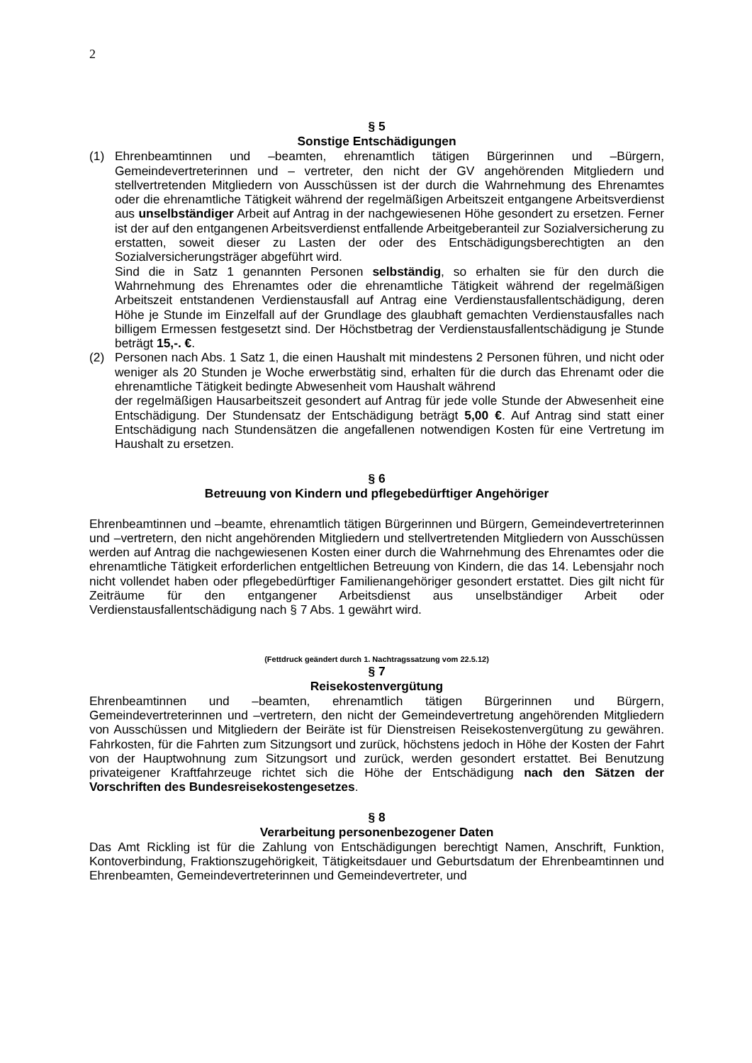2
§ 5
Sonstige Entschädigungen
(1) Ehrenbeamtinnen und –beamten, ehrenamtlich tätigen Bürgerinnen und –Bürgern, Gemeindevertreterinnen und – vertreter, den nicht der GV angehörenden Mitgliedern und stellvertretenden Mitgliedern von Ausschüssen ist der durch die Wahrnehmung des Ehrenamtes oder die ehrenamtliche Tätigkeit während der regelmäßigen Arbeitszeit entgangene Arbeitsverdienst aus unselbständiger Arbeit auf Antrag in der nachgewiesenen Höhe gesondert zu ersetzen. Ferner ist der auf den entgangenen Arbeitsverdienst entfallende Arbeitgeberanteil zur Sozialversicherung zu erstatten, soweit dieser zu Lasten der oder des Entschädigungsberechtigten an den Sozialversicherungsträger abgeführt wird.
Sind die in Satz 1 genannten Personen selbständig, so erhalten sie für den durch die Wahrnehmung des Ehrenamtes oder die ehrenamtliche Tätigkeit während der regelmäßigen Arbeitszeit entstandenen Verdienstausfall auf Antrag eine Verdienstausfallentschädigung, deren Höhe je Stunde im Einzelfall auf der Grundlage des glaubhaft gemachten Verdienstausfalles nach billigem Ermessen festgesetzt sind. Der Höchstbetrag der Verdienstausfallentschädigung je Stunde beträgt 15,-. €.
(2) Personen nach Abs. 1 Satz 1, die einen Haushalt mit mindestens 2 Personen führen, und nicht oder weniger als 20 Stunden je Woche erwerbstätig sind, erhalten für die durch das Ehrenamt oder die ehrenamtliche Tätigkeit bedingte Abwesenheit vom Haushalt während
der regelmäßigen Hausarbeitszeit gesondert auf Antrag für jede volle Stunde der Abwesenheit eine Entschädigung. Der Stundensatz der Entschädigung beträgt 5,00 €. Auf Antrag sind statt einer Entschädigung nach Stundensätzen die angefallenen notwendigen Kosten für eine Vertretung im Haushalt zu ersetzen.
§ 6
Betreuung von Kindern und pflegebedürftiger Angehöriger
Ehrenbeamtinnen und –beamte, ehrenamtlich tätigen Bürgerinnen und Bürgern, Gemeindevertreterinnen und –vertretern, den nicht angehörenden Mitgliedern und stellvertretenden Mitgliedern von Ausschüssen werden auf Antrag die nachgewiesenen Kosten einer durch die Wahrnehmung des Ehrenamtes oder die ehrenamtliche Tätigkeit erforderlichen entgeltlichen Betreuung von Kindern, die das 14. Lebensjahr noch nicht vollendet haben oder pflegebedürftiger Familienangehöriger gesondert erstattet. Dies gilt nicht für Zeiträume für den entgangener Arbeitsdienst aus unselbständiger Arbeit oder Verdienstausfallentschädigung nach § 7 Abs. 1 gewährt wird.
(Fettdruck geändert durch 1. Nachtragssatzung vom 22.5.12)
§ 7
Reisekostenvergütung
Ehrenbeamtinnen und –beamten, ehrenamtlich tätigen Bürgerinnen und Bürgern, Gemeindevertreterinnen und –vertretern, den nicht der Gemeindevertretung angehörenden Mitgliedern von Ausschüssen und Mitgliedern der Beiräte ist für Dienstreisen Reisekostenvergütung zu gewähren. Fahrkosten, für die Fahrten zum Sitzungsort und zurück, höchstens jedoch in Höhe der Kosten der Fahrt von der Hauptwohnung zum Sitzungsort und zurück, werden gesondert erstattet. Bei Benutzung privateigener Kraftfahrzeuge richtet sich die Höhe der Entschädigung nach den Sätzen der Vorschriften des Bundesreisekostengesetzes.
§ 8
Verarbeitung personenbezogener Daten
Das Amt Rickling ist für die Zahlung von Entschädigungen berechtigt Namen, Anschrift, Funktion, Kontoverbindung, Fraktionszugehörigkeit, Tätigkeitsdauer und Geburtsdatum der Ehrenbeamtinnen und Ehrenbeamten, Gemeindevertreterinnen und Gemeindevertreter, und